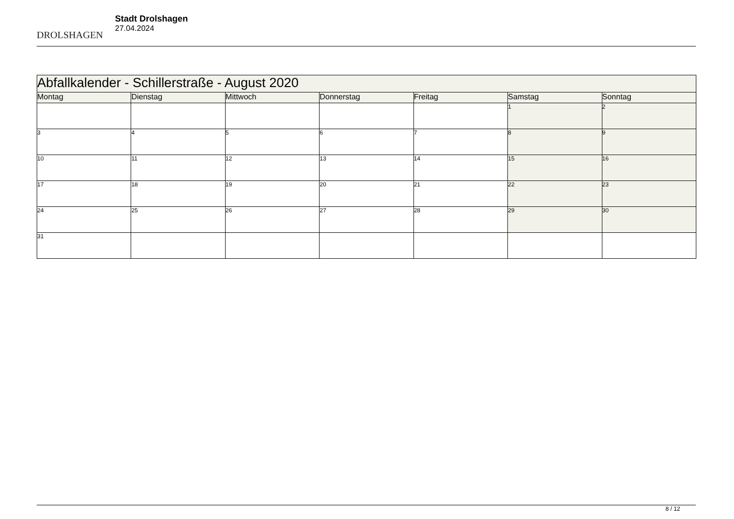DROLSHAGEN
Stadt Drolshagen
27.04.2024
| Abfallkalender - Schillerstraße - August 2020 | | | | | | |
| --- | --- | --- | --- | --- | --- | --- |
| Montag | Dienstag | Mittwoch | Donnerstag | Freitag | Samstag | Sonntag |
| | | | | | 1 | 2 |
| 3 | 4 | 5 | 6 | 7 | 8 | 9 |
| 10 | 11 | 12 | 13 | 14 | 15 | 16 |
| 17 | 18 | 19 | 20 | 21 | 22 | 23 |
| 24 | 25 | 26 | 27 | 28 | 29 | 30 |
| 31 | | | | | | |
8 / 12